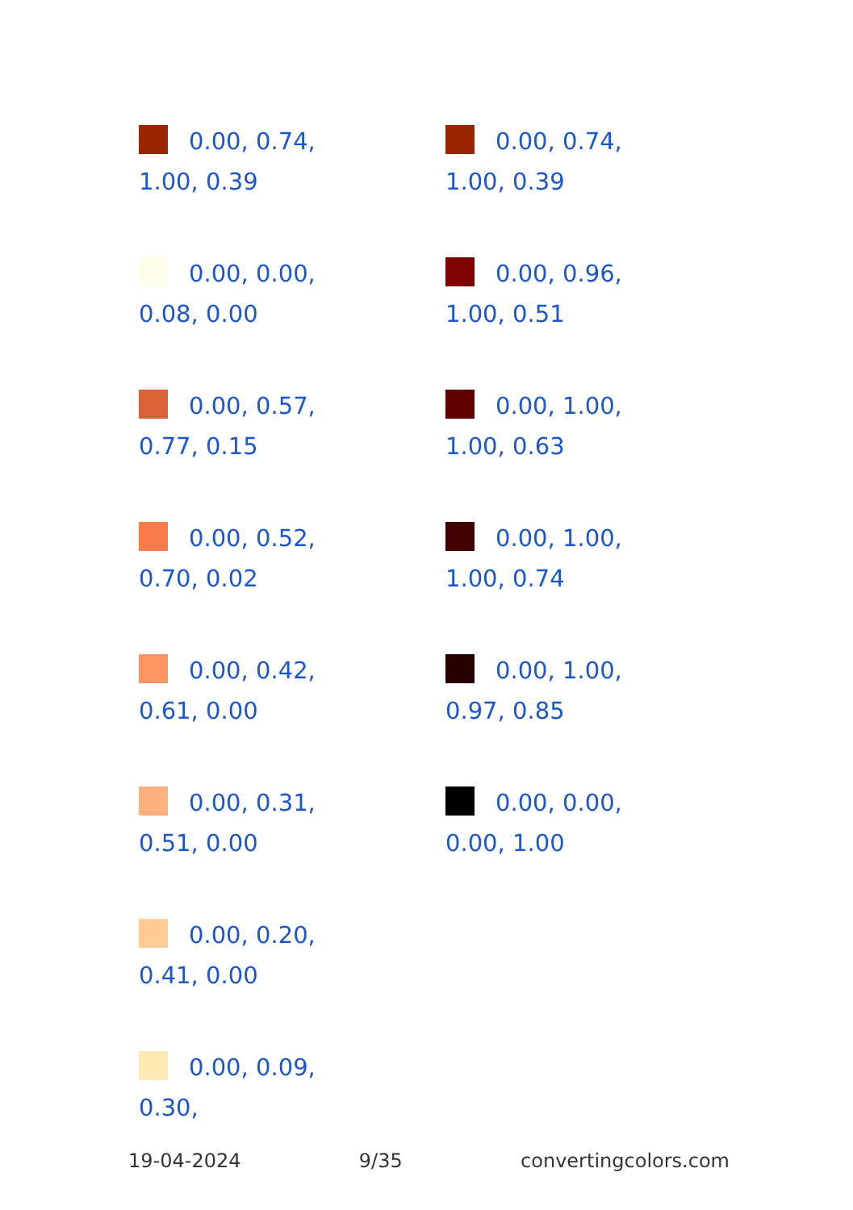0.00, 0.74, 1.00, 0.39
0.00, 0.00, 0.08, 0.00
0.00, 0.57, 0.77, 0.15
0.00, 0.52, 0.70, 0.02
0.00, 0.42, 0.61, 0.00
0.00, 0.31, 0.51, 0.00
0.00, 0.20, 0.41, 0.00
0.00, 0.09, 0.30,
0.00, 0.74, 1.00, 0.39
0.00, 0.96, 1.00, 0.51
0.00, 1.00, 1.00, 0.63
0.00, 1.00, 1.00, 0.74
0.00, 1.00, 0.97, 0.85
0.00, 0.00, 0.00, 1.00
19-04-2024 9/35 convertingcolors.com